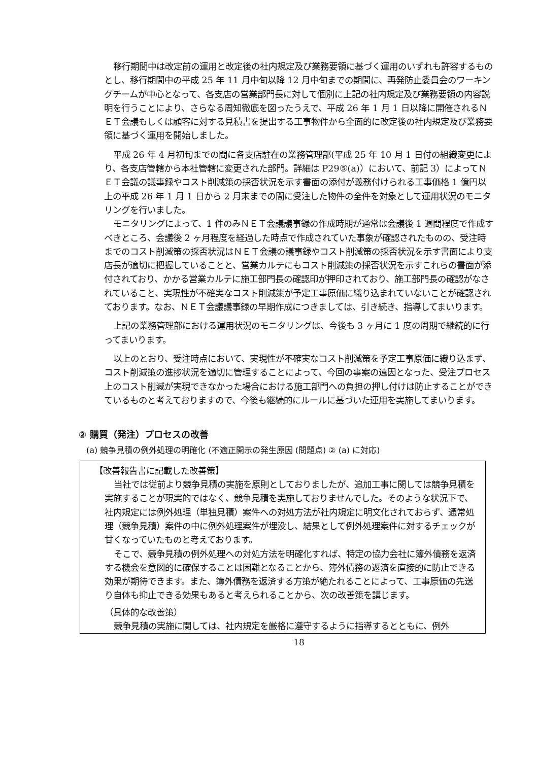移行期間中は改定前の運用と改定後の社内規定及び業務要領に基づく運用のいずれも許容するものとし、移行期間中の平成 25 年 11 月中旬以降 12 月中旬までの期間に、再発防止委員会のワーキングチームが中心となって、各支店の営業部門長に対して個別に上記の社内規定及び業務要領の内容説明を行うことにより、さらなる周知徹底を図ったうえで、平成 26 年 1 月 1 日以降に開催されるＮＥＴ会議もしくは顧客に対する見積書を提出する工事物件から全面的に改定後の社内規定及び業務要領に基づく運用を開始しました。
平成 26 年 4 月初旬までの間に各支店駐在の業務管理部(平成 25 年 10 月 1 日付の組織変更により、各支店管轄から本社管轄に変更された部門。詳細は P29⑤(a)）において、前記 3）によってＮＥＴ会議の議事録やコスト削減策の採否状況を示す書面の添付が義務付けられる工事価格 1 億円以上の平成 26 年 1 月 1 日から 2 月末までの間に受注した物件の全件を対象として運用状況のモニタリングを行いました。
モニタリングによって、1 件のみＮＥＴ会議議事録の作成時期が通常は会議後 1 週間程度で作成すべきところ、会議後 2 ヶ月程度を経過した時点で作成されていた事象が確認されたものの、受注時までのコスト削減策の採否状況はＮＥＴ会議の議事録やコスト削減策の採否状況を示す書面により支店長が適切に把握していることと、営業カルテにもコスト削減策の採否状況を示すこれらの書面が添付されており、かかる営業カルテに施工部門長の確認印が押印されており、施工部門長の確認がなされていること、実現性が不確実なコスト削減策が予定工事原価に織り込まれていないことが確認されております。なお、ＮＥＴ会議議事録の早期作成につきましては、引き続き、指導してまいります。
上記の業務管理部における運用状況のモニタリングは、今後も 3 ヶ月に 1 度の周期で継続的に行ってまいります。
以上のとおり、受注時点において、実現性が不確実なコスト削減策を予定工事原価に織り込まず、コスト削減策の進捗状況を適切に管理することによって、今回の事案の遠因となった、受注プロセス上のコスト削減が実現できなかった場合における施工部門への負担の押し付けは防止することができているものと考えておりますので、今後も継続的にルールに基づいた運用を実施してまいります。
② 購買（発注）プロセスの改善
(a) 競争見積の例外処理の明確化 (不適正開示の発生原因 (問題点) ② (a) に対応)
【改善報告書に記載した改善策】
当社では従前より競争見積の実施を原則としておりましたが、追加工事に関しては競争見積を実施することが現実的ではなく、競争見積を実施しておりませんでした。そのような状況下で、社内規定には例外処理（単独見積）案件への対処方法が社内規定に明文化されておらず、通常処理（競争見積）案件の中に例外処理案件が埋没し、結果として例外処理案件に対するチェックが甘くなっていたものと考えております。
そこで、競争見積の例外処理への対処方法を明確化すれば、特定の協力会社に簿外債務を返済する機会を意図的に確保することは困難となることから、簿外債務の返済を直接的に防止できる効果が期待できます。また、簿外債務を返済する方策が絶たれることによって、工事原価の先送り自体も抑止できる効果もあると考えられることから、次の改善策を講じます。
（具体的な改善策）
競争見積の実施に関しては、社内規定を厳格に遵守するように指導するとともに、例外
18